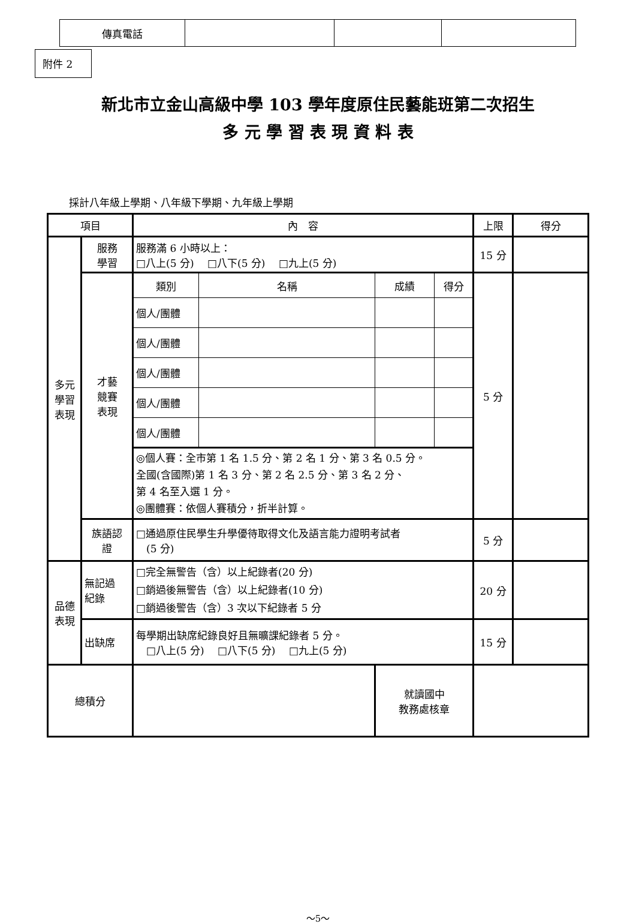| 傳真電話 | | | |
附件 2
新北市立金山高級中學 103 學年度原住民藝能班第二次招生
多 元 學 習 表 現 資 料 表
採計八年級上學期、八年級下學期、九年級上學期
| 項目 | | 內 容 | | | | 上限 | 得分 |
| --- | --- | --- | --- | --- | --- | --- | --- |
| 多元 學習 表現 | 服務 學習 | 服務滿 6 小時以上： □八上(5 分) □八下(5 分) □九上(5 分) | | | | 15 分 | |
| | 才藝 競賽 表現 | 類別 | 名稱 | 成績 | 得分 | 5 分 | |
| | | 個人/團體 | | | | | |
| | | 個人/團體 | | | | | |
| | | 個人/團體 | | | | | |
| | | 個人/團體 | | | | | |
| | | 個人/團體 | | | | | |
| | | ◎個人賽：全市第 1 名 1.5 分、第 2 名 1 分、第 3 名 0.5 分。 全國(含國際)第 1 名 3 分、第 2 名 2.5 分、第 3 名 2 分、 第 4 名至入選 1 分。 ◎團體賽：依個人賽積分，折半計算。 | | | | | |
| | 族語認 證 | □通過原住民學生升學優待取得文化及語言能力證明考試者 (5 分) | | | | 5 分 | |
| 品德 表現 | 無記過 紀錄 | □完全無警告（含）以上紀錄者(20 分) □銷過後無警告（含）以上紀錄者(10 分) □銷過後警告（含）3 次以下紀錄者 5 分 | | | | 20 分 | |
| | 出缺席 | 每學期出缺席紀錄良好且無曠課紀錄者 5 分。 □八上(5 分) □八下(5 分) □九上(5 分) | | | | 15 分 | |
| 總積分 | | | | 就讀國中 教務處核章 | | | |
～5～